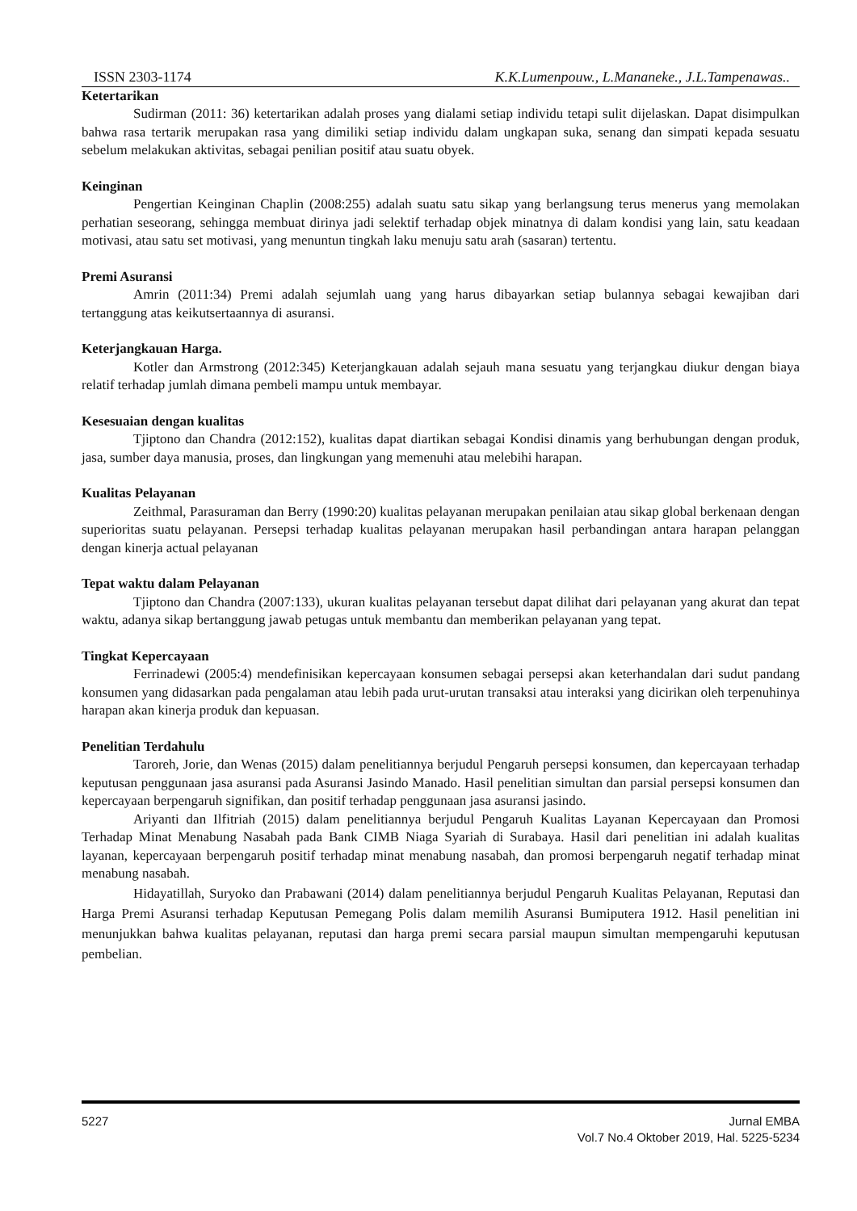ISSN 2303-1174 K.K.Lumenpouw., L.Mananeke., J.L.Tampenawas..
Ketertarikan
Sudirman (2011: 36) ketertarikan adalah proses yang dialami setiap individu tetapi sulit dijelaskan. Dapat disimpulkan bahwa rasa tertarik merupakan rasa yang dimiliki setiap individu dalam ungkapan suka, senang dan simpati kepada sesuatu sebelum melakukan aktivitas, sebagai penilian positif atau suatu obyek.
Keinginan
Pengertian Keinginan Chaplin (2008:255) adalah suatu satu sikap yang berlangsung terus menerus yang memolakan perhatian seseorang, sehingga membuat dirinya jadi selektif terhadap objek minatnya di dalam kondisi yang lain, satu keadaan motivasi, atau satu set motivasi, yang menuntun tingkah laku menuju satu arah (sasaran) tertentu.
Premi Asuransi
Amrin (2011:34) Premi adalah sejumlah uang yang harus dibayarkan setiap bulannya sebagai kewajiban dari tertanggung atas keikutsertaannya di asuransi.
Keterjangkauan Harga.
Kotler dan Armstrong (2012:345) Keterjangkauan adalah sejauh mana sesuatu yang terjangkau diukur dengan biaya relatif terhadap jumlah dimana pembeli mampu untuk membayar.
Kesesuaian dengan kualitas
Tjiptono dan Chandra (2012:152), kualitas dapat diartikan sebagai Kondisi dinamis yang berhubungan dengan produk, jasa, sumber daya manusia, proses, dan lingkungan yang memenuhi atau melebihi harapan.
Kualitas Pelayanan
Zeithmal, Parasuraman dan Berry (1990:20) kualitas pelayanan merupakan penilaian atau sikap global berkenaan dengan superioritas suatu pelayanan. Persepsi terhadap kualitas pelayanan merupakan hasil perbandingan antara harapan pelanggan dengan kinerja actual pelayanan
Tepat waktu dalam Pelayanan
Tjiptono dan Chandra (2007:133), ukuran kualitas pelayanan tersebut dapat dilihat dari pelayanan yang akurat dan tepat waktu, adanya sikap bertanggung jawab petugas untuk membantu dan memberikan pelayanan yang tepat.
Tingkat Kepercayaan
Ferrinadewi (2005:4) mendefinisikan kepercayaan konsumen sebagai persepsi akan keterhandalan dari sudut pandang konsumen yang didasarkan pada pengalaman atau lebih pada urut-urutan transaksi atau interaksi yang dicirikan oleh terpenuhinya harapan akan kinerja produk dan kepuasan.
Penelitian Terdahulu
Taroreh, Jorie, dan Wenas (2015) dalam penelitiannya berjudul Pengaruh persepsi konsumen, dan kepercayaan terhadap keputusan penggunaan jasa asuransi pada Asuransi Jasindo Manado. Hasil penelitian simultan dan parsial persepsi konsumen dan kepercayaan berpengaruh signifikan, dan positif terhadap penggunaan jasa asuransi jasindo.
Ariyanti dan Ilfitriah (2015) dalam penelitiannya berjudul Pengaruh Kualitas Layanan Kepercayaan dan Promosi Terhadap Minat Menabung Nasabah pada Bank CIMB Niaga Syariah di Surabaya. Hasil dari penelitian ini adalah kualitas layanan, kepercayaan berpengaruh positif terhadap minat menabung nasabah, dan promosi berpengaruh negatif terhadap minat menabung nasabah.
Hidayatillah, Suryoko dan Prabawani (2014) dalam penelitiannya berjudul Pengaruh Kualitas Pelayanan, Reputasi dan Harga Premi Asuransi terhadap Keputusan Pemegang Polis dalam memilih Asuransi Bumiputera 1912. Hasil penelitian ini menunjukkan bahwa kualitas pelayanan, reputasi dan harga premi secara parsial maupun simultan mempengaruhi keputusan pembelian.
5227 Jurnal EMBA
Vol.7 No.4 Oktober 2019, Hal. 5225-5234